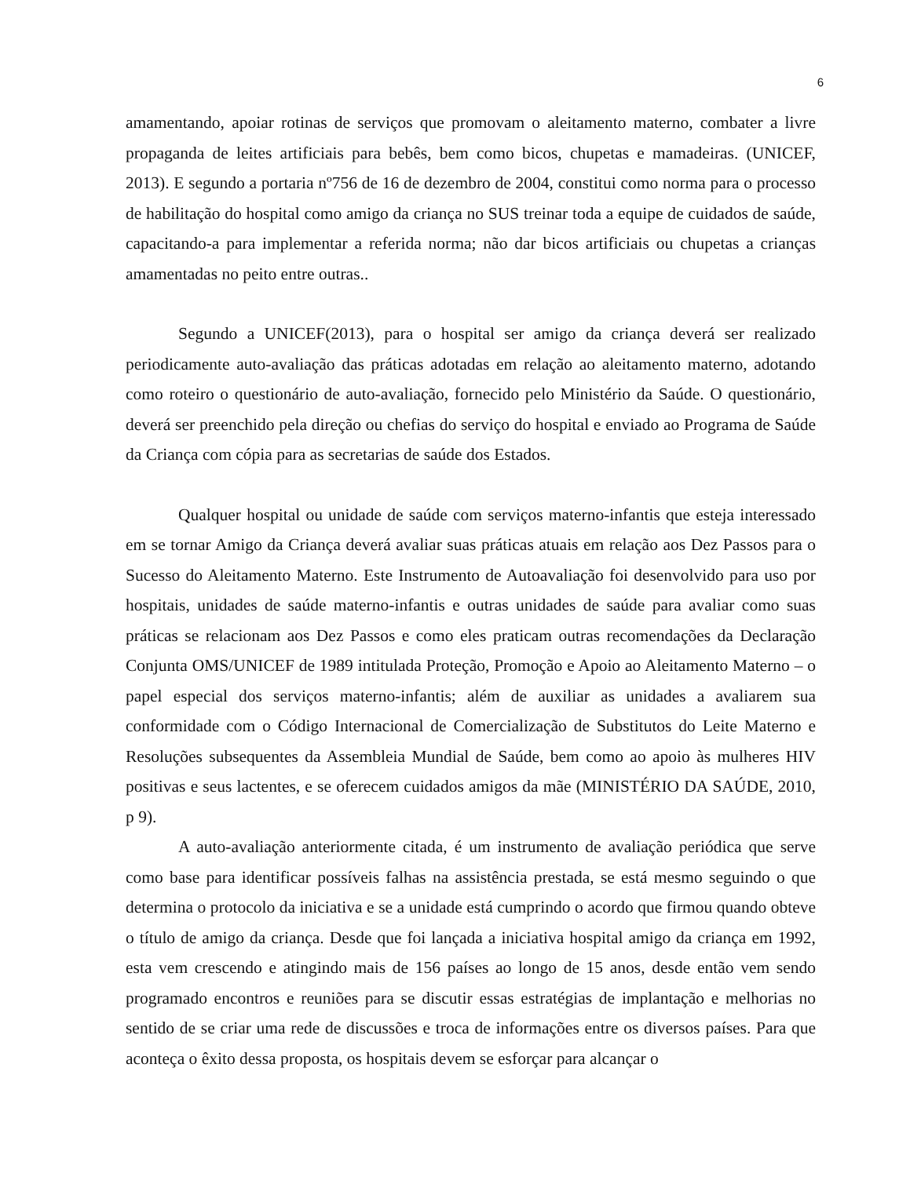6
amamentando, apoiar rotinas de serviços que promovam o aleitamento materno, combater a livre propaganda de leites artificiais para bebês, bem como bicos, chupetas e mamadeiras. (UNICEF, 2013). E segundo a portaria nº756 de 16 de dezembro de 2004, constitui como norma para o processo de habilitação do hospital como amigo da criança no SUS treinar toda a equipe de cuidados de saúde, capacitando-a para implementar a referida norma; não dar bicos artificiais ou chupetas a crianças amamentadas no peito entre outras..
Segundo a UNICEF(2013), para o hospital ser amigo da criança deverá ser realizado periodicamente auto-avaliação das práticas adotadas em relação ao aleitamento materno, adotando como roteiro o questionário de auto-avaliação, fornecido pelo Ministério da Saúde. O questionário, deverá ser preenchido pela direção ou chefias do serviço do hospital e enviado ao Programa de Saúde da Criança com cópia para as secretarias de saúde dos Estados.
Qualquer hospital ou unidade de saúde com serviços materno-infantis que esteja interessado em se tornar Amigo da Criança deverá avaliar suas práticas atuais em relação aos Dez Passos para o Sucesso do Aleitamento Materno. Este Instrumento de Autoavaliação foi desenvolvido para uso por hospitais, unidades de saúde materno-infantis e outras unidades de saúde para avaliar como suas práticas se relacionam aos Dez Passos e como eles praticam outras recomendações da Declaração Conjunta OMS/UNICEF de 1989 intitulada Proteção, Promoção e Apoio ao Aleitamento Materno – o papel especial dos serviços materno-infantis; além de auxiliar as unidades a avaliarem sua conformidade com o Código Internacional de Comercialização de Substitutos do Leite Materno e Resoluções subsequentes da Assembleia Mundial de Saúde, bem como ao apoio às mulheres HIV positivas e seus lactentes, e se oferecem cuidados amigos da mãe (MINISTÉRIO DA SAÚDE, 2010, p 9).
A auto-avaliação anteriormente citada, é um instrumento de avaliação periódica que serve como base para identificar possíveis falhas na assistência prestada, se está mesmo seguindo o que determina o protocolo da iniciativa e se a unidade está cumprindo o acordo que firmou quando obteve o título de amigo da criança. Desde que foi lançada a iniciativa hospital amigo da criança em 1992, esta vem crescendo e atingindo mais de 156 países ao longo de 15 anos, desde então vem sendo programado encontros e reuniões para se discutir essas estratégias de implantação e melhorias no sentido de se criar uma rede de discussões e troca de informações entre os diversos países. Para que aconteça o êxito dessa proposta, os hospitais devem se esforçar para alcançar o